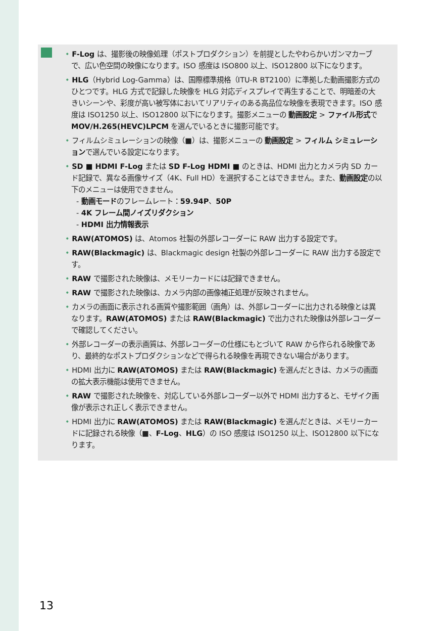• F-Log は、撮影後の映像処理（ポストプロダクション）を前提としたやわらかいガンマカーブで、広い色空間の映像になります。ISO 感度は ISO800 以上、ISO12800 以下になります。
• HLG（Hybrid Log-Gamma）は、国際標準規格（ITU-R BT2100）に準拠した動画撮影方式のひとつです。HLG 方式で記録した映像を HLG 対応ディスプレイで再生することで、明暗差の大きいシーンや、彩度が高い被写体においてリアリティのある高品位な映像を表現できます。ISO 感度は ISO1250 以上、ISO12800 以下になります。撮影メニューの 動画設定 > ファイル形式で MOV/H.265(HEVC)LPCM を選んでいるときに撮影可能です。
• フィルムシミュレーションの映像（■）は、撮影メニューの 動画設定 > フィルム シミュレーションで選んでいる設定になります。
• SD ■ HDMI F-Log または SD F-Log HDMI ■ のときは、HDMI 出力とカメラ内 SD カード記録で、異なる画像サイズ（4K、Full HD）を選択することはできません。また、動画設定の以下のメニューは使用できません。
- 動画モードのフレームレート：59.94P、50P
- 4K フレーム間ノイズリダクション
- HDMI 出力情報表示
• RAW(ATOMOS) は、Atomos 社製の外部レコーダーに RAW 出力する設定です。
• RAW(Blackmagic) は、Blackmagic design 社製の外部レコーダーに RAW 出力する設定です。
• RAW で撮影された映像は、メモリーカードには記録できません。
• RAW で撮影された映像は、カメラ内部の画像補正処理が反映されません。
• カメラの画面に表示される画質や撮影範囲（画角）は、外部レコーダーに出力される映像とは異なります。RAW(ATOMOS) または RAW(Blackmagic) で出力された映像は外部レコーダーで確認してください。
• 外部レコーダーの表示画質は、外部レコーダーの仕様にもとづいて RAW から作られる映像であり、最終的なポストプロダクションなどで得られる映像を再現できない場合があります。
• HDMI 出力に RAW(ATOMOS) または RAW(Blackmagic) を選んだときは、カメラの画面の拡大表示機能は使用できません。
• RAW で撮影された映像を、対応している外部レコーダー以外で HDMI 出力すると、モザイク画像が表示され正しく表示できません。
• HDMI 出力に RAW(ATOMOS) または RAW(Blackmagic) を選んだときは、メモリーカードに記録される映像（■、F-Log、HLG）の ISO 感度は ISO1250 以上、ISO12800 以下になります。
13